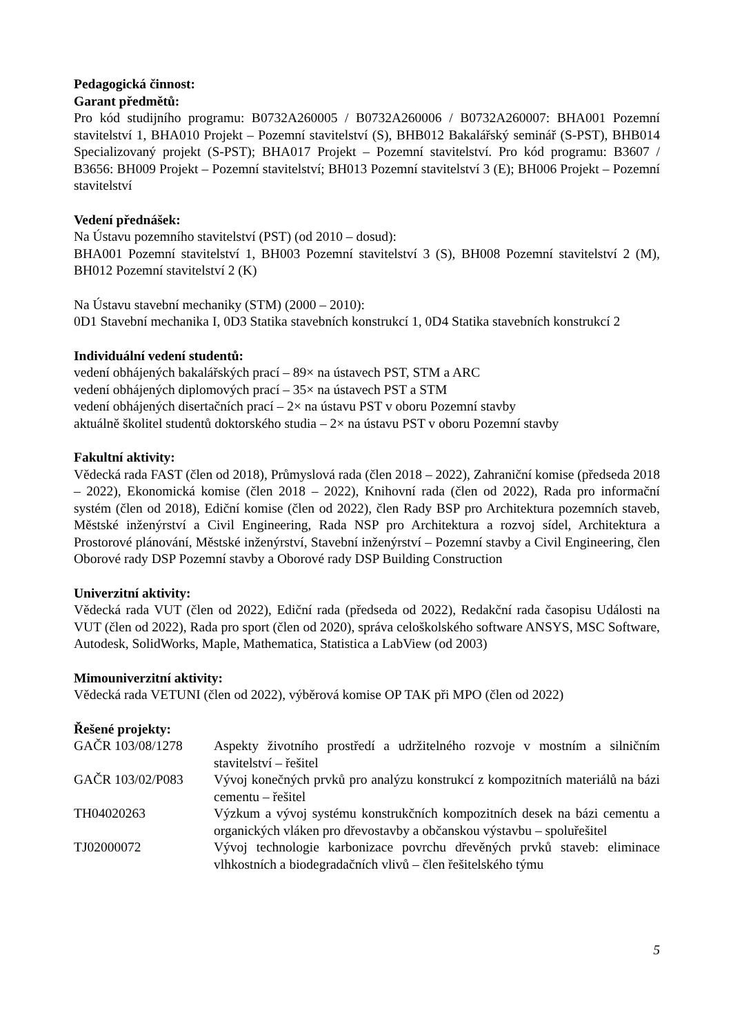Pedagogická činnost:
Garant předmětů:
Pro kód studijního programu: B0732A260005 / B0732A260006 / B0732A260007: BHA001 Pozemní stavitelství 1, BHA010 Projekt – Pozemní stavitelství (S), BHB012 Bakalářský seminář (S-PST), BHB014 Specializovaný projekt (S-PST); BHA017 Projekt – Pozemní stavitelství. Pro kód programu: B3607 / B3656: BH009 Projekt – Pozemní stavitelství; BH013 Pozemní stavitelství 3 (E); BH006 Projekt – Pozemní stavitelství
Vedení přednášek:
Na Ústavu pozemního stavitelství (PST) (od 2010 – dosud):
BHA001 Pozemní stavitelství 1, BH003 Pozemní stavitelství 3 (S), BH008 Pozemní stavitelství 2 (M), BH012 Pozemní stavitelství 2 (K)
Na Ústavu stavební mechaniky (STM) (2000 – 2010):
0D1 Stavební mechanika I, 0D3 Statika stavebních konstrukcí 1, 0D4 Statika stavebních konstrukcí 2
Individuální vedení studentů:
vedení obhájených bakalářských prací – 89× na ústavech PST, STM a ARC
vedení obhájených diplomových prací – 35× na ústavech PST a STM
vedení obhájených disertačních prací – 2× na ústavu PST v oboru Pozemní stavby
aktuálně školitel studentů doktorského studia – 2× na ústavu PST v oboru Pozemní stavby
Fakultní aktivity:
Vědecká rada FAST (člen od 2018), Průmyslová rada (člen 2018 – 2022), Zahraniční komise (předseda 2018 – 2022), Ekonomická komise (člen 2018 – 2022), Knihovní rada (člen od 2022), Rada pro informační systém (člen od 2018), Ediční komise (člen od 2022), člen Rady BSP pro Architektura pozemních staveb, Městské inženýrství a Civil Engineering, Rada NSP pro Architektura a rozvoj sídel, Architektura a Prostorové plánování, Městské inženýrství, Stavební inženýrství – Pozemní stavby a Civil Engineering, člen Oborové rady DSP Pozemní stavby a Oborové rady DSP Building Construction
Univerzitní aktivity:
Vědecká rada VUT (člen od 2022), Ediční rada (předseda od 2022), Redakční rada časopisu Události na VUT (člen od 2022), Rada pro sport (člen od 2020), správa celoškolského software ANSYS, MSC Software, Autodesk, SolidWorks, Maple, Mathematica, Statistica a LabView (od 2003)
Mimouniverzitní aktivity:
Vědecká rada VETUNI (člen od 2022), výběrová komise OP TAK při MPO (člen od 2022)
Řešené projekty:
| GAČR 103/08/1278 | Aspekty životního prostředí a udržitelného rozvoje v mostním a silničním stavitelství – řešitel |
| GAČR 103/02/P083 | Vývoj konečných prvků pro analýzu konstrukcí z kompozitních materiálů na bázi cementu – řešitel |
| TH04020263 | Výzkum a vývoj systému konstrukčních kompozitních desek na bázi cementu a organických vláken pro dřevostavby a občanskou výstavbu – spoluřešitel |
| TJ02000072 | Vývoj technologie karbonizace povrchu dřevěných prvků staveb: eliminace vlhkostních a biodegradačních vlivů – člen řešitelského týmu |
5